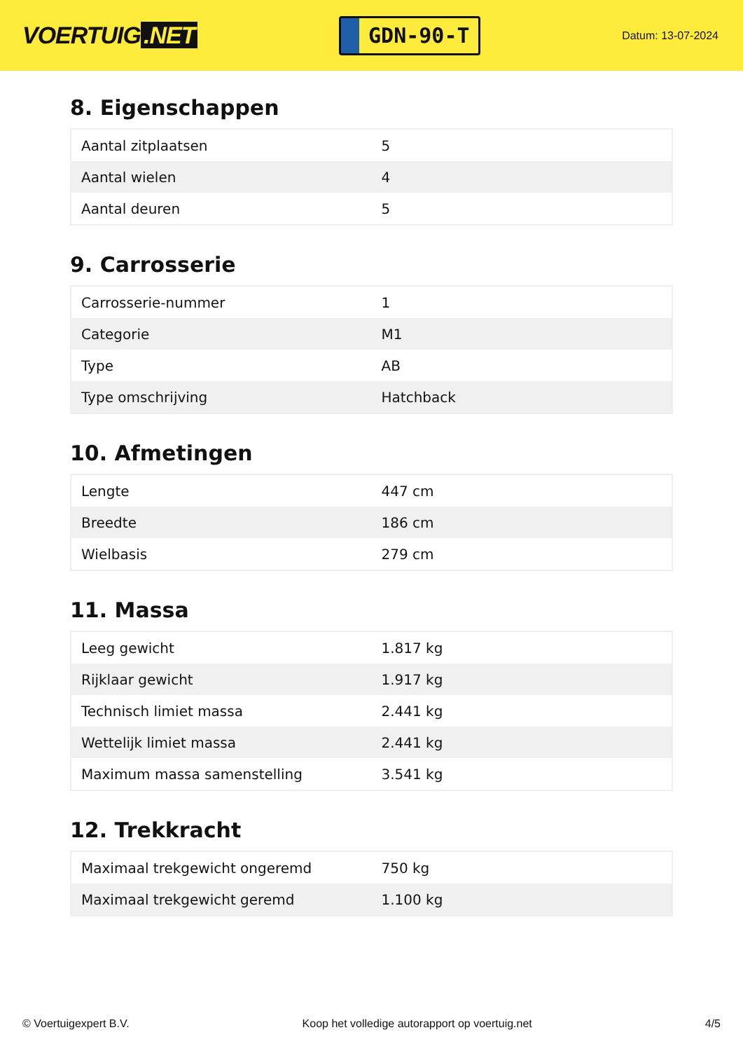VOERTUIG.NET
GDN-90-T
Datum: 13-07-2024
8. Eigenschappen
| Aantal zitplaatsen | 5 |
| Aantal wielen | 4 |
| Aantal deuren | 5 |
9. Carrosserie
| Carrosserie-nummer | 1 |
| Categorie | M1 |
| Type | AB |
| Type omschrijving | Hatchback |
10. Afmetingen
| Lengte | 447 cm |
| Breedte | 186 cm |
| Wielbasis | 279 cm |
11. Massa
| Leeg gewicht | 1.817 kg |
| Rijklaar gewicht | 1.917 kg |
| Technisch limiet massa | 2.441 kg |
| Wettelijk limiet massa | 2.441 kg |
| Maximum massa samenstelling | 3.541 kg |
12. Trekkracht
| Maximaal trekgewicht ongeremd | 750 kg |
| Maximaal trekgewicht geremd | 1.100 kg |
© Voertuigexpert B.V. Koop het volledige autorapport op voertuig.net 4/5